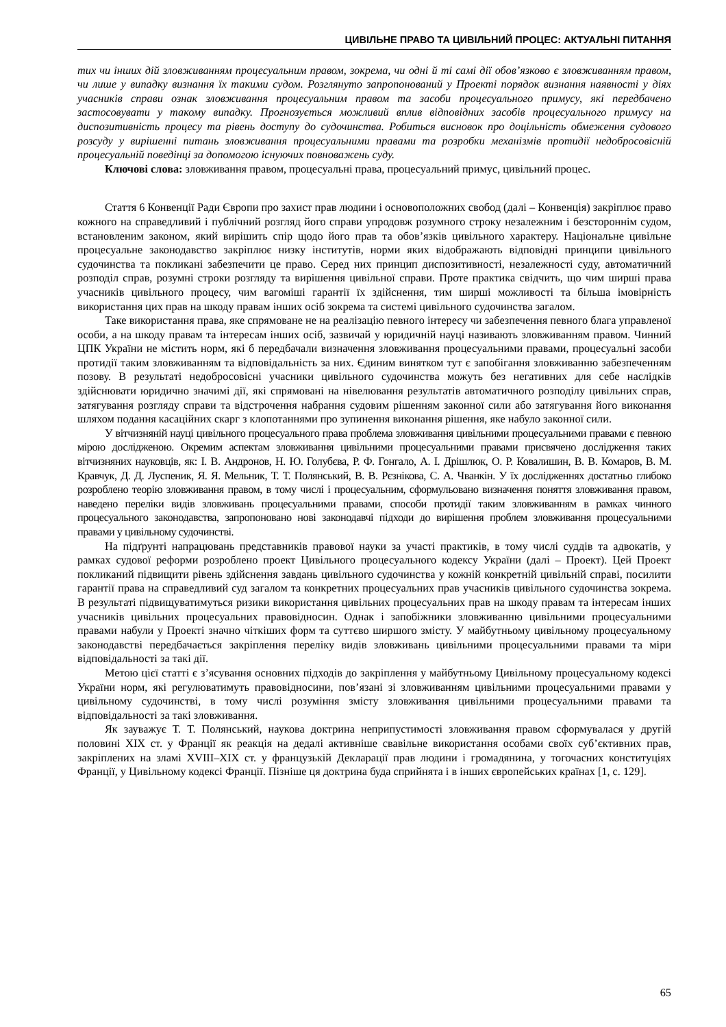ЦИВІЛЬНЕ ПРАВО ТА ЦИВІЛЬНИЙ ПРОЦЕС: АКТУАЛЬНІ ПИТАННЯ
тих чи інших дій зловживанням процесуальним правом, зокрема, чи одні й ті самі дії обов’язково є зловживанням правом, чи лише у випадку визнання їх такими судом. Розглянуто запропонований у Проекті порядок визнання наявності у діях учасників справи ознак зловживання процесуальним правом та засоби процесуального примусу, які передбачено застосовувати у такому випадку. Прогнозується можливий вплив відповідних засобів процесуального примусу на диспозитивність процесу та рівень доступу до судочинства. Робиться висновок про доцільність обмеження судового розсуду у вирішенні питань зловживання процесуальними правами та розробки механізмів протидії недобросовісній процесуальній поведінці за допомогою існуючих повноважень суду.
Ключові слова: зловживання правом, процесуальні права, процесуальний примус, цивільний процес.
Стаття 6 Конвенції Ради Європи про захист прав людини і основоположних свобод (далі – Конвенція) закріплює право кожного на справедливий і публічний розгляд його справи упродовж розумного строку незалежним і безстороннім судом, встановленим законом, який вирішить спір щодо його прав та обов’язків цивільного характеру. Національне цивільне процесуальне законодавство закріплює низку інститутів, норми яких відображають відповідні принципи цивільного судочинства та покликані забезпечити це право. Серед них принцип диспозитивності, незалежності суду, автоматичний розподіл справ, розумні строки розгляду та вирішення цивільної справи. Проте практика свідчить, що чим ширші права учасників цивільного процесу, чим вагоміші гарантії їх здійснення, тим ширші можливості та більша імовірність використання цих прав на шкоду правам інших осіб зокрема та системі цивільного судочинства загалом.
Таке використання права, яке спрямоване не на реалізацію певного інтересу чи забезпечення певного блага управленої особи, а на шкоду правам та інтересам інших осіб, зазвичай у юридичній науці називають зловживанням правом. Чинний ЦПК України не містить норм, які б передбачали визначення зловживання процесуальними правами, процесуальні засоби протидії таким зловживанням та відповідальність за них. Єдиним винятком тут є запобігання зловживанню забезпеченням позову. В результаті недобросовісні учасники цивільного судочинства можуть без негативних для себе наслідків здійснювати юридично значимі дії, які спрямовані на нівелювання результатів автоматичного розподілу цивільних справ, затягування розгляду справи та відстрочення набрання судовим рішенням законної сили або затягування його виконання шляхом подання касаційних скарг з клопотаннями про зупинення виконання рішення, яке набуло законної сили.
У вітчизняній науці цивільного процесуального права проблема зловживання цивільними процесуальними правами є певною мірою дослідженою. Окремим аспектам зловживання цивільними процесуальними правами присвячено дослідження таких вітчизняних науковців, як: І. В. Андронов, Н. Ю. Голубєва, Р. Ф. Гонгало, А. І. Дрішлюк, О. Р. Ковалишин, В. В. Комаров, В. М. Кравчук, Д. Д. Луспеник, Я. Я. Мельник, Т. Т. Полянський, В. В. Рєзнікова, С. А. Чванкін. У їх дослідженнях достатньо глибоко розроблено теорію зловживання правом, в тому числі і процесуальним, сформульовано визначення поняття зловживання правом, наведено переліки видів зловживань процесуальними правами, способи протидії таким зловживанням в рамках чинного процесуального законодавства, запропоновано нові законодавчі підходи до вирішення проблем зловживання процесуальними правами у цивільному судочинстві.
На підґрунті напрацювань представників правової науки за участі практиків, в тому числі суддів та адвокатів, у рамках судової реформи розроблено проект Цивільного процесуального кодексу України (далі – Проект). Цей Проект покликаний підвищити рівень здійснення завдань цивільного судочинства у кожній конкретній цивільній справі, посилити гарантії права на справедливий суд загалом та конкретних процесуальних прав учасників цивільного судочинства зокрема. В результаті підвищуватимуться ризики використання цивільних процесуальних прав на шкоду правам та інтересам інших учасників цивільних процесуальних правовідносин. Однак і запобіжники зловживанню цивільними процесуальними правами набули у Проекті значно чіткіших форм та суттєво ширшого змісту. У майбутньому цивільному процесуальному законодавстві передбачається закріплення переліку видів зловживань цивільними процесуальними правами та міри відповідальності за такі дії.
Метою цієї статті є з’ясування основних підходів до закріплення у майбутньому Цивільному процесуальному кодексі України норм, які регулюватимуть правовідносини, пов’язані зі зловживанням цивільними процесуальними правами у цивільному судочинстві, в тому числі розуміння змісту зловживання цивільними процесуальними правами та відповідальності за такі зловживання.
Як зауважує Т. Т. Полянський, наукова доктрина неприпустимості зловживання правом сформувалася у другій половині ХІХ ст. у Франції як реакція на дедалі активніше свавільне використання особами своїх суб’єктивних прав, закріплених на зламі XVIII–XIX ст. у французькій Декларації прав людини і громадянина, у тогочасних конституціях Франції, у Цивільному кодексі Франції. Пізніше ця доктрина буда сприйнята і в інших європейських країнах [1, с. 129].
65